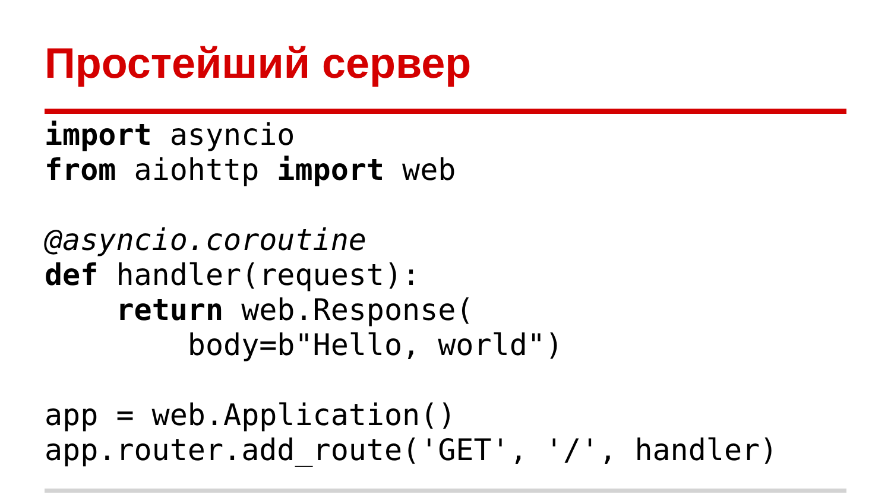Простейший сервер
import asyncio
from aiohttp import web

@asyncio.coroutine
def handler(request):
    return web.Response(
        body=b"Hello, world")

app = web.Application()
app.router.add_route('GET', '/', handler)